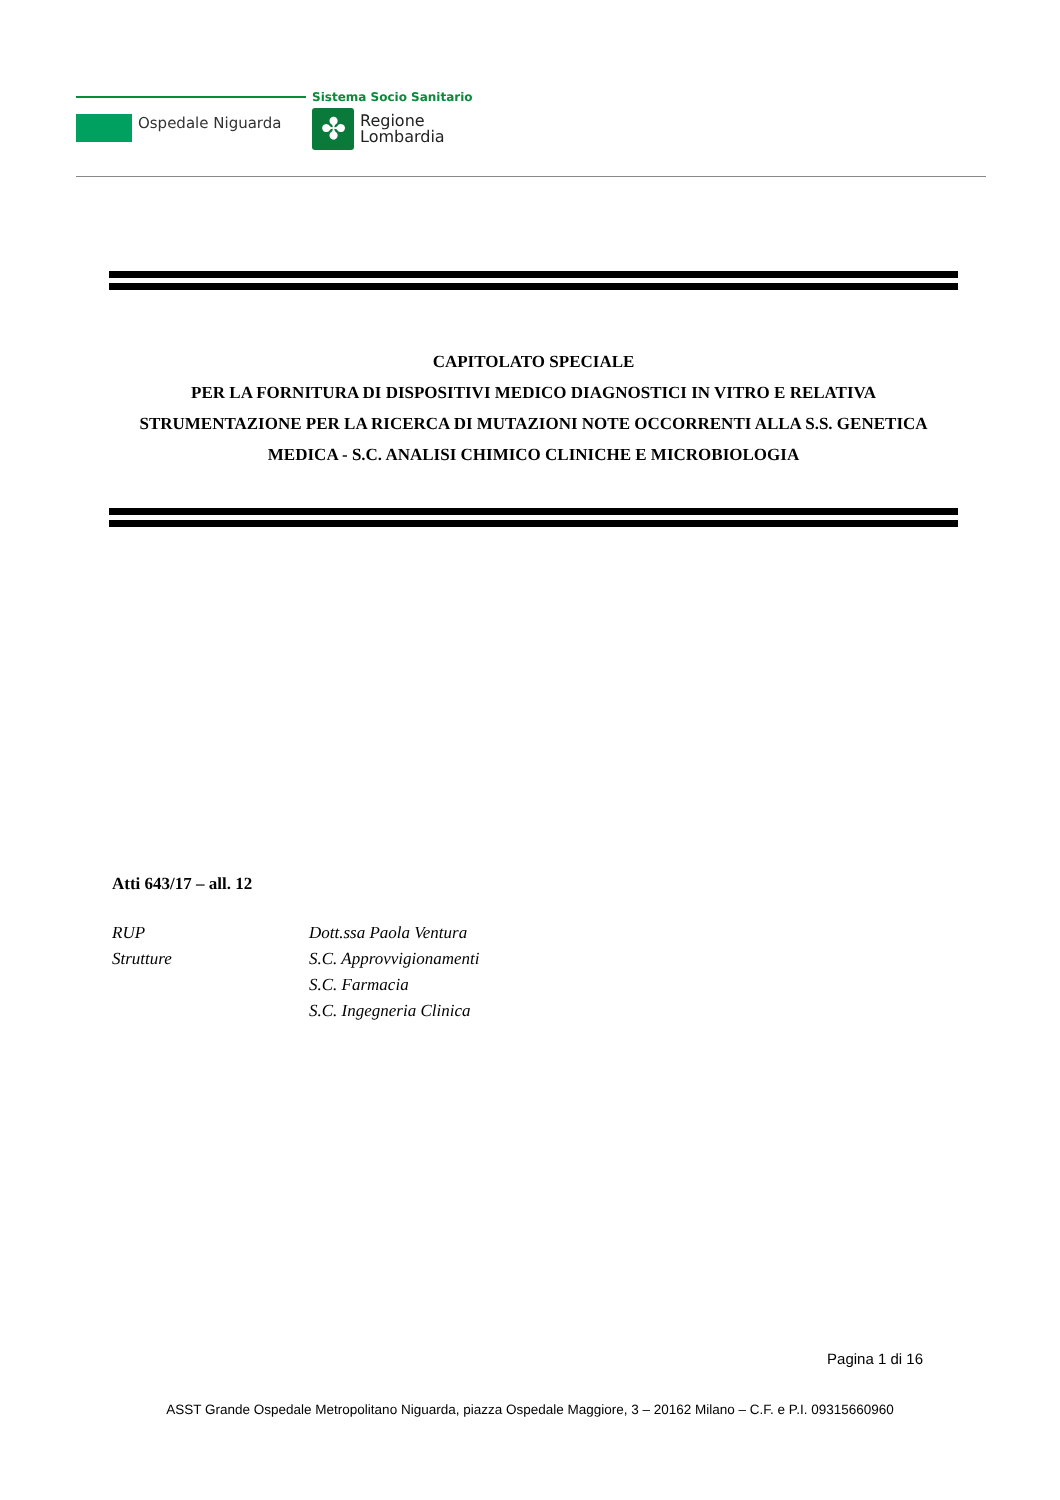Ospedale Niguarda
Sistema Socio Sanitario
✤
Regione
Lombardia
CAPITOLATO SPECIALE
PER LA FORNITURA DI DISPOSITIVI MEDICO DIAGNOSTICI IN VITRO E RELATIVA STRUMENTAZIONE PER LA RICERCA DI MUTAZIONI NOTE OCCORRENTI ALLA S.S. GENETICA MEDICA - S.C. ANALISI CHIMICO CLINICHE E MICROBIOLOGIA
Atti 643/17 – all. 12
| RUP | Dott.ssa Paola Ventura |
| Strutture | S.C. Approvvigionamenti |
| | S.C. Farmacia |
| | S.C. Ingegneria Clinica |
Pagina 1 di 16
ASST Grande Ospedale Metropolitano Niguarda, piazza Ospedale Maggiore, 3 – 20162 Milano – C.F. e P.I. 09315660960